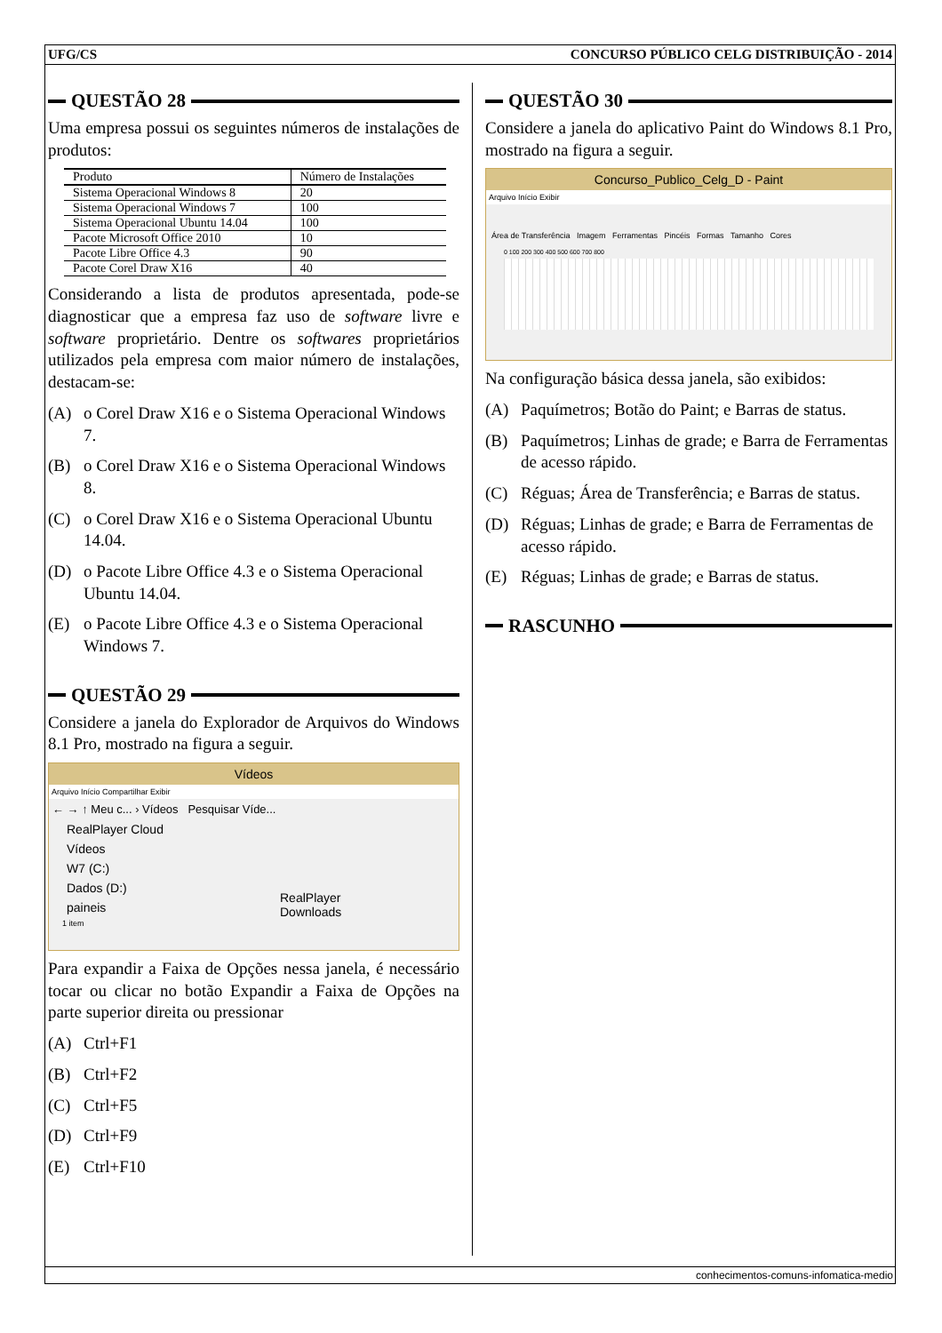UFG/CS CONCURSO PÚBLICO CELG DISTRIBUIÇÃO - 2014
QUESTÃO 28
Uma empresa possui os seguintes números de instalações de produtos:
| Produto | Número de Instalações |
| --- | --- |
| Sistema Operacional Windows 8 | 20 |
| Sistema Operacional Windows 7 | 100 |
| Sistema Operacional Ubuntu 14.04 | 100 |
| Pacote Microsoft Office 2010 | 10 |
| Pacote Libre Office 4.3 | 90 |
| Pacote Corel Draw X16 | 40 |
Considerando a lista de produtos apresentada, pode-se diagnosticar que a empresa faz uso de software livre e software proprietário. Dentre os softwares proprietários utilizados pela empresa com maior número de instalações, destacam-se:
(A) o Corel Draw X16 e o Sistema Operacional Windows 7.
(B) o Corel Draw X16 e o Sistema Operacional Windows 8.
(C) o Corel Draw X16 e o Sistema Operacional Ubuntu 14.04.
(D) o Pacote Libre Office 4.3 e o Sistema Operacional Ubuntu 14.04.
(E) o Pacote Libre Office 4.3 e o Sistema Operacional Windows 7.
QUESTÃO 29
Considere a janela do Explorador de Arquivos do Windows 8.1 Pro, mostrado na figura a seguir.
Vídeos
Arquivo Início Compartilhar Exibir
← → ↑ Meu c... › Vídeos Pesquisar Víde...
RealPlayer Cloud
Vídeos
W7 (C:)
Dados (D:)
paineis
RealPlayer
Downloads
1 item
Para expandir a Faixa de Opções nessa janela, é necessário tocar ou clicar no botão Expandir a Faixa de Opções na parte superior direita ou pressionar
(A) Ctrl+F1
(B) Ctrl+F2
(C) Ctrl+F5
(D) Ctrl+F9
(E) Ctrl+F10
QUESTÃO 30
Considere a janela do aplicativo Paint do Windows 8.1 Pro, mostrado na figura a seguir.
Concurso_Publico_Celg_D - Paint
Arquivo Início Exibir
Área de Transferência Imagem Ferramentas Pincéis Formas Tamanho Cores
0 100 200 300 400 500 600 700 800
Na configuração básica dessa janela, são exibidos:
(A) Paquímetros; Botão do Paint; e Barras de status.
(B) Paquímetros; Linhas de grade; e Barra de Ferramentas de acesso rápido.
(C) Réguas; Área de Transferência; e Barras de status.
(D) Réguas; Linhas de grade; e Barra de Ferramentas de acesso rápido.
(E) Réguas; Linhas de grade; e Barras de status.
RASCUNHO
conhecimentos-comuns-infomatica-medio